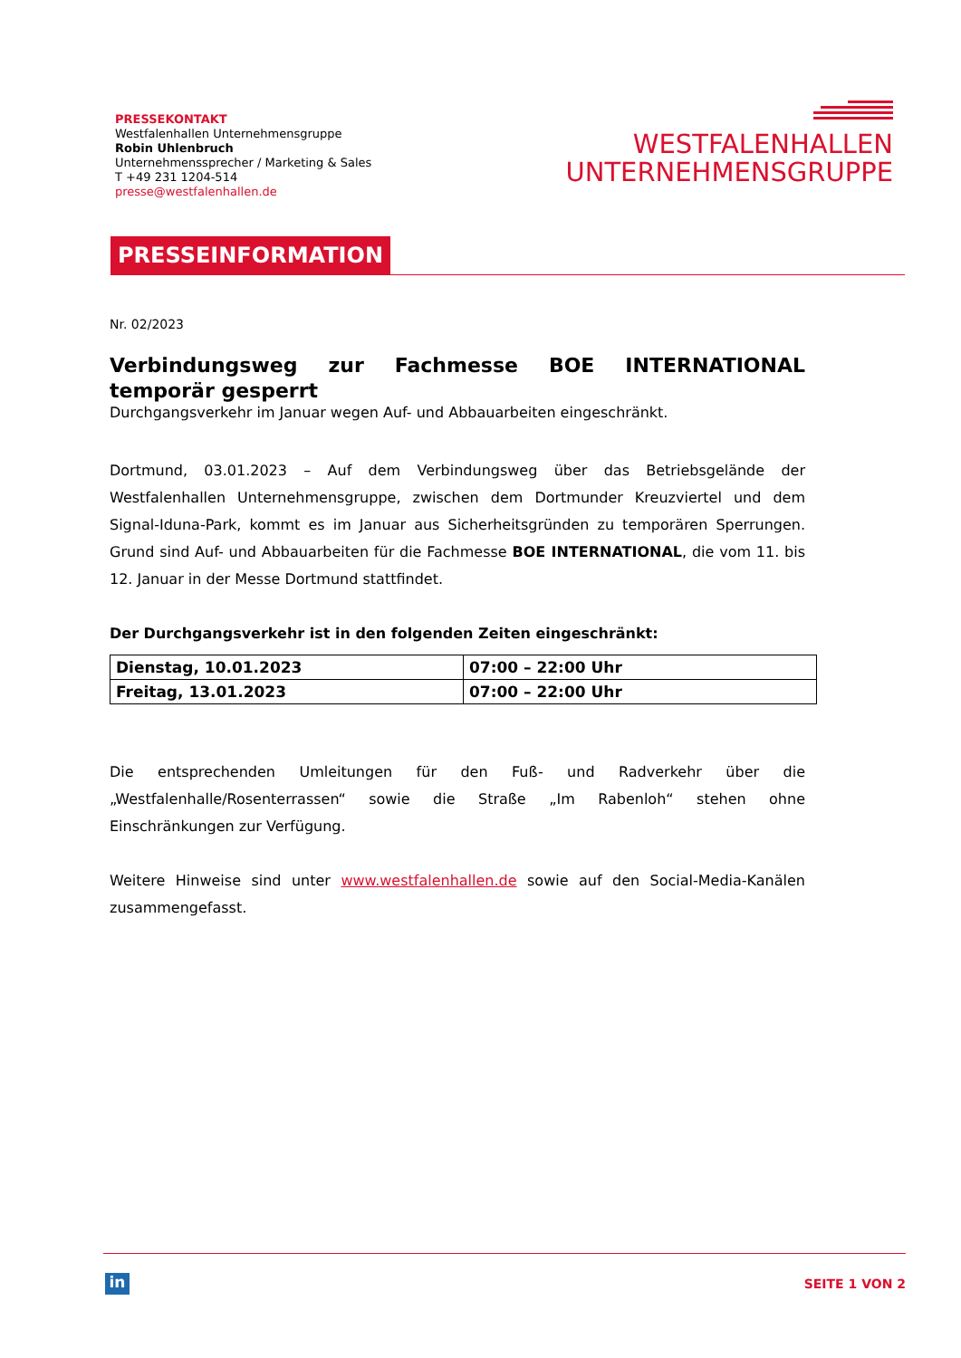PRESSEKONTAKT
Westfalenhallen Unternehmensgruppe
Robin Uhlenbruch
Unternehmenssprecher / Marketing & Sales
T +49 231 1204-514
presse@westfalenhallen.de
WESTFALENHALLEN
UNTERNEHMENSGRUPPE
PRESSEINFORMATION
Nr. 02/2023
Verbindungsweg zur Fachmesse BOE INTERNATIONAL temporär gesperrt
Durchgangsverkehr im Januar wegen Auf- und Abbauarbeiten eingeschränkt.
Dortmund, 03.01.2023 – Auf dem Verbindungsweg über das Betriebsgelände der Westfalenhallen Unternehmensgruppe, zwischen dem Dortmunder Kreuzviertel und dem Signal-Iduna-Park, kommt es im Januar aus Sicherheitsgründen zu temporären Sperrungen. Grund sind Auf- und Abbauarbeiten für die Fachmesse BOE INTERNATIONAL, die vom 11. bis 12. Januar in der Messe Dortmund stattfindet.
Der Durchgangsverkehr ist in den folgenden Zeiten eingeschränkt:
| Dienstag, 10.01.2023 | 07:00 – 22:00 Uhr |
| Freitag, 13.01.2023 | 07:00 – 22:00 Uhr |
Die entsprechenden Umleitungen für den Fuß- und Radverkehr über die „Westfalenhalle/Rosenterrassen“ sowie die Straße „Im Rabenloh“ stehen ohne Einschränkungen zur Verfügung.
Weitere Hinweise sind unter www.westfalenhallen.de sowie auf den Social-Media-Kanälen zusammengefasst.
in SEITE 1 VON 2